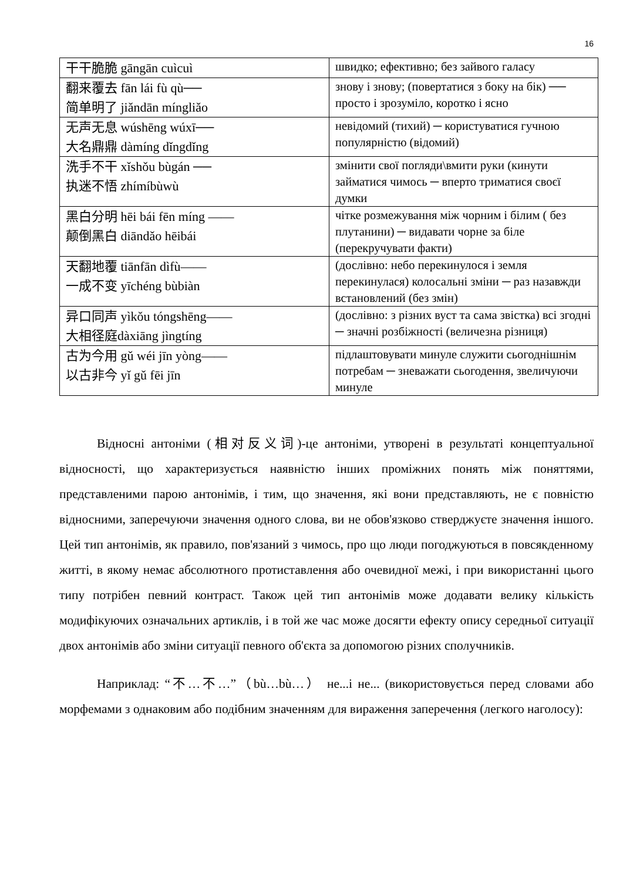16
| 干干脆脆 gāngān cuìcuì | швидко; ефективно; без зайвого галасу |
| 翻来覆去 fān lái fù qù── 简单明了 jiǎndān míngliǎo | знову і знову; (повертатися з боку на бік) ── просто і зрозуміло, коротко і ясно |
| 无声无息 wúshēng wúxī── 大名鼎鼎 dàmíng dǐngdǐng | невідомий (тихий) ─ користуватися гучною популярністю (відомий) |
| 洗手不干 xǐshǒu bùgán ── 执迷不悟 zhímíbùwù | змінити свої погляди\вмити руки (кинути займатися чимось ─ вперто триматися своєї думки |
| 黑白分明 hēi bái fēn míng —— 颠倒黑白 diāndǎo hēibái | чітке розмежування між чорним і білим ( без плутанини) ─ видавати чорне за біле (перекручувати факти) |
| 天翻地覆 tiānfān dìfù—— 一成不变 yīchéng bùbiàn | (дослівно: небо перекинулося і земля перекинулася) колосальні зміни ─ раз назавжди встановлений (без змін) |
| 异口同声 yìkǒu tóngshēng—— 大相径庭dàxiāng jìngtíng | (дослівно: з різних вуст та сама звістка) всі згодні ─ значні розбіжності (величезна різниця) |
| 古为今用 gǔ wéi jīn yòng—— 以古非今 yǐ gǔ fēi jīn | підлаштовувати минуле служити сьогоднішнім потребам ─ зневажати сьогодення, звеличуючи минуле |
Відносні антоніми (相对反义词)-це антоніми, утворені в результаті концептуальної відносності, що характеризується наявністю інших проміжних понять між поняттями, представленими парою антонімів, і тим, що значення, які вони представляють, не є повністю відносними, заперечуючи значення одного слова, ви не обов'язково стверджуєте значення іншого. Цей тип антонімів, як правило, пов'язаний з чимось, про що люди погоджуються в повсякденному житті, в якому немає абсолютного протиставлення або очевидної межі, і при використанні цього типу потрібен певний контраст. Також цей тип антонімів може додавати велику кількість модифікуючих означальних артиклів, і в той же час може досягти ефекту опису середньої ситуації двох антонімів або зміни ситуації певного об'єкта за допомогою різних сполучників.
Наприклад: “不…不…”（bù…bù…） не...і не... (використовується перед словами або морфемами з однаковим або подібним значенням для вираження заперечення (легкого наголосу):